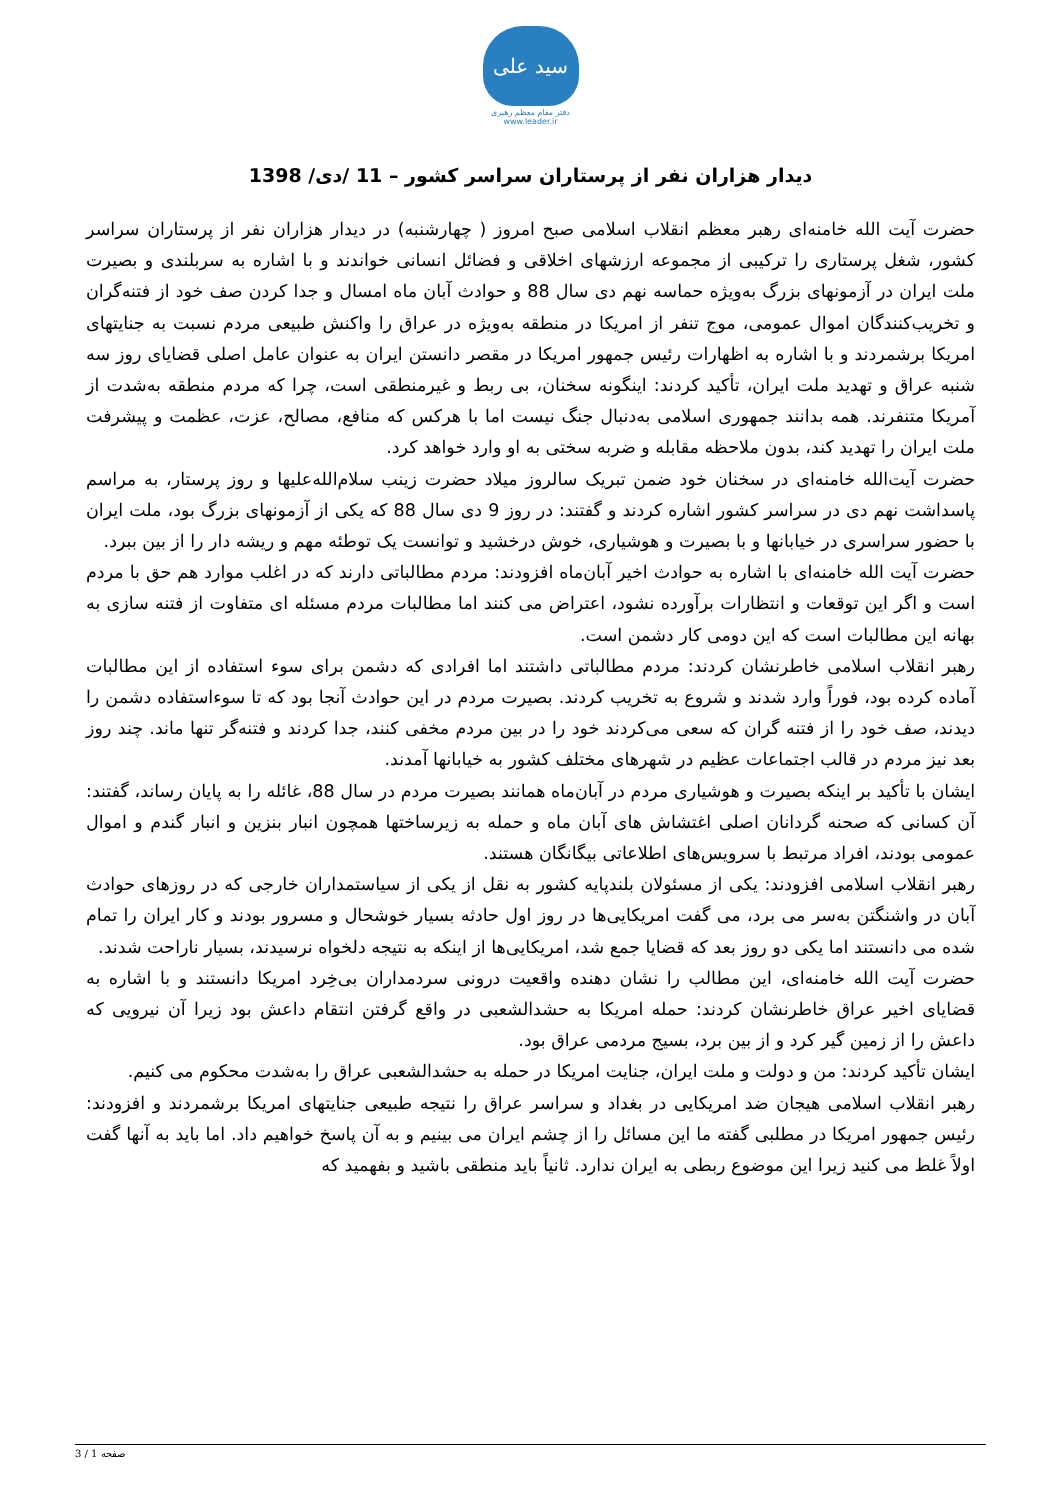سید علی
دفتر مقام معظم رهبری
www.leader.ir
دیدار هزاران نفر از پرستاران سراسر کشور – 11 /دی/ 1398
حضرت آیت الله خامنه‌ای رهبر معظم انقلاب اسلامی صبح امروز ( چهارشنبه) در دیدار هزاران نفر از پرستاران سراسر کشور، شغل پرستاری را ترکیبی از مجموعه ارزشهای اخلاقی و فضائل انسانی خواندند و با اشاره به سربلندی و بصیرت ملت ایران در آزمونهای بزرگ به‌ویژه حماسه نهم دی سال 88 و حوادث آبان ماه امسال و جدا کردن صف خود از فتنه‌گران و تخریب‌کنندگان اموال عمومی، موج تنفر از امریکا در منطقه به‌ویژه در عراق را واکنش طبیعی مردم نسبت به جنایتهای امریکا برشمردند و با اشاره به اظهارات رئیس جمهور امریکا در مقصر دانستن ایران به عنوان عامل اصلی قضایای روز سه شنبه عراق و تهدید ملت ایران، تأکید کردند: اینگونه سخنان، بی ربط و غیرمنطقی است، چرا که مردم منطقه به‌شدت از آمریکا متنفرند. همه بدانند جمهوری اسلامی به‌دنبال جنگ نیست اما با هرکس که منافع، مصالح، عزت، عظمت و پیشرفت ملت ایران را تهدید کند، بدون ملاحظه مقابله و ضربه سختی به او وارد خواهد کرد.
حضرت آیت‌الله خامنه‌ای در سخنان خود ضمن تبریک سالروز میلاد حضرت زینب سلام‌الله‌علیها و روز پرستار، به مراسم پاسداشت نهم دی در سراسر کشور اشاره کردند و گفتند: در روز 9 دی سال 88 که یکی از آزمونهای بزرگ بود، ملت ایران با حضور سراسری در خیابانها و با بصیرت و هوشیاری، خوش درخشید و توانست یک توطئه مهم و ریشه دار را از بین ببرد.
حضرت آیت الله خامنه‌ای با اشاره به حوادث اخیر آبان‌ماه افزودند: مردم مطالباتی دارند که در اغلب موارد هم حق با مردم است و اگر این توقعات و انتظارات برآورده نشود، اعتراض می کنند اما مطالبات مردم مسئله ای متفاوت از فتنه سازی به بهانه این مطالبات است که این دومی کار دشمن است.
رهبر انقلاب اسلامی خاطرنشان کردند: مردم مطالباتی داشتند اما افرادی که دشمن برای سوء استفاده از این مطالبات آماده کرده بود، فوراً وارد شدند و شروع به تخریب کردند. بصیرت مردم در این حوادث آنجا بود که تا سوءاستفاده دشمن را دیدند، صف خود را از فتنه گران که سعی می‌کردند خود را در بین مردم مخفی کنند، جدا کردند و فتنه‌گر تنها ماند. چند روز بعد نیز مردم در قالب اجتماعات عظیم در شهرهای مختلف کشور به خیابانها آمدند.
ایشان با تأکید بر اینکه بصیرت و هوشیاری مردم در آبان‌ماه همانند بصیرت مردم در سال 88، غائله را به پایان رساند، گفتند: آن کسانی که صحنه گردانان اصلی اغتشاش های آبان ماه و حمله به زیرساختها همچون انبار بنزین و انبار گندم و اموال عمومی بودند، افراد مرتبط با سرویس‌های اطلاعاتی بیگانگان هستند.
رهبر انقلاب اسلامی افزودند: یکی از مسئولان بلندپایه کشور به نقل از یکی از سیاستمداران خارجی که در روزهای حوادث آبان در واشنگتن به‌سر می برد، می گفت امریکایی‌ها در روز اول حادثه بسیار خوشحال و مسرور بودند و کار ایران را تمام شده می دانستند اما یکی دو روز بعد که قضایا جمع شد، امریکایی‌ها از اینکه به نتیجه دلخواه نرسیدند، بسیار ناراحت شدند.
حضرت آیت الله خامنه‌ای، این مطالب را نشان دهنده واقعیت درونی سردمداران بی‌خِرد امریکا دانستند و با اشاره به قضایای اخیر عراق خاطرنشان کردند: حمله امریکا به حشدالشعبی در واقع گرفتن انتقام داعش بود زیرا آن نیرویی که داعش را از زمین گیر کرد و از بین برد، بسیج مردمی عراق بود.
ایشان تأکید کردند: من و دولت و ملت ایران، جنایت امریکا در حمله به حشدالشعبی عراق را به‌شدت محکوم می کنیم.
رهبر انقلاب اسلامی هیجان ضد امریکایی در بغداد و سراسر عراق را نتیجه طبیعی جنایتهای امریکا برشمردند و افزودند: رئیس جمهور امریکا در مطلبی گفته ما این مسائل را از چشم ایران می بینیم و به آن پاسخ خواهیم داد. اما باید به آنها گفت اولاً غلط می کنید زیرا این موضوع ربطی به ایران ندارد. ثانیاً باید منطقی باشید و بفهمید که
صفحه 1 / 3